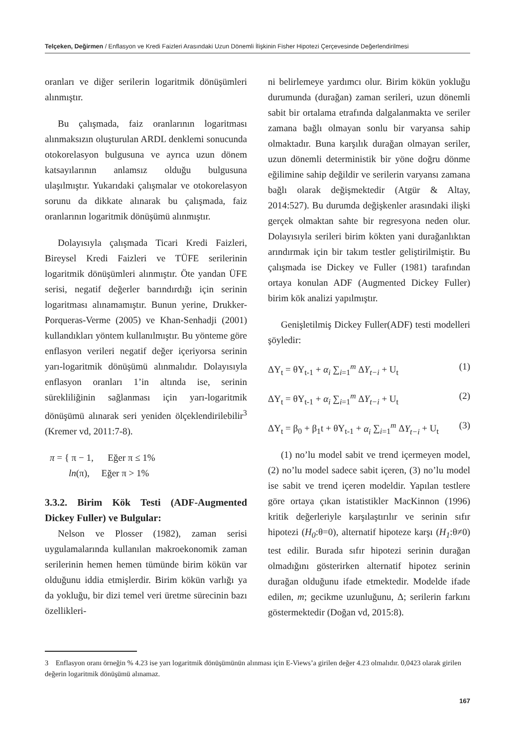Telçeken, Değirmen / Enflasyon ve Kredi Faizleri Arasındaki Uzun Dönemli İlişkinin Fisher Hipotezi Çerçevesinde Değerlendirilmesi
oranları ve diğer serilerin logaritmik dönüşümleri alınmıştır.
Bu çalışmada, faiz oranlarının logaritması alınmaksızın oluşturulan ARDL denklemi sonucunda otokorelasyon bulgusuna ve ayrıca uzun dönem katsayılarının anlamsız olduğu bulgusuna ulaşılmıştır. Yukarıdaki çalışmalar ve otokorelasyon sorunu da dikkate alınarak bu çalışmada, faiz oranlarının logaritmik dönüşümü alınmıştır.
Dolayısıyla çalışmada Ticari Kredi Faizleri, Bireysel Kredi Faizleri ve TÜFE serilerinin logaritmik dönüşümleri alınmıştır. Öte yandan ÜFE serisi, negatif değerler barındırdığı için serinin logaritması alınamamıştır. Bunun yerine, Drukker-Porqueras-Verme (2005) ve Khan-Senhadji (2001) kullandıkları yöntem kullanılmıştır. Bu yönteme göre enflasyon verileri negatif değer içeriyorsa serinin yarı-logaritmik dönüşümü alınmalıdır. Dolayısıyla enflasyon oranları 1’in altında ise, serinin sürekliliğinin sağlanması için yarı-logaritmik dönüşümü alınarak seri yeniden ölçeklendirilebilir<sup>3</sup> (Kremer vd, 2011:7-8).
π = { π − 1, Eğer π ≤ 1%
ln(π), Eğer π > 1%
3.3.2. Birim Kök Testi (ADF-Augmented Dickey Fuller) ve Bulgular:
Nelson ve Plosser (1982), zaman serisi uygulamalarında kullanılan makroekonomik zaman serilerinin hemen hemen tümünde birim kökün var olduğunu iddia etmişlerdir. Birim kökün varlığı ya da yokluğu, bir dizi temel veri üretme sürecinin bazı özellikleri-
ni belirlemeye yardımcı olur. Birim kökün yokluğu durumunda (durağan) zaman serileri, uzun dönemli sabit bir ortalama etrafında dalgalanmakta ve seriler zamana bağlı olmayan sonlu bir varyansa sahip olmaktadır. Buna karşılık durağan olmayan seriler, uzun dönemli deterministik bir yöne doğru dönme eğilimine sahip değildir ve serilerin varyansı zamana bağlı olarak değişmektedir (Atgür & Altay, 2014:527). Bu durumda değişkenler arasındaki ilişki gerçek olmaktan sahte bir regresyona neden olur. Dolayısıyla serileri birim kökten yani durağanlıktan arındırmak için bir takım testler geliştirilmiştir. Bu çalışmada ise Dickey ve Fuller (1981) tarafından ortaya konulan ADF (Augmented Dickey Fuller) birim kök analizi yapılmıştır.
Genişletilmiş Dickey Fuller(ADF) testi modelleri şöyledir:
ΔY<sub>t</sub> = θY<sub>t-1</sub> + α<sub>i</sub> ∑<sub>i=1</sub><sup>m</sup> ΔY<sub>t−i</sub> + U<sub>t</sub> (1)
ΔY<sub>t</sub> = θY<sub>t-1</sub> + α<sub>i</sub> ∑<sub>i=1</sub><sup>m</sup> ΔY<sub>t−i</sub> + U<sub>t</sub> (2)
ΔY<sub>t</sub> = β<sub>0</sub> + β<sub>1</sub>t + θY<sub>t-1</sub> + α<sub>i</sub> ∑<sub>i=1</sub><sup>m</sup> ΔY<sub>t−i</sub> + U<sub>t</sub> (3)
(1) no’lu model sabit ve trend içermeyen model, (2) no’lu model sadece sabit içeren, (3) no’lu model ise sabit ve trend içeren modeldir. Yapılan testlere göre ortaya çıkan istatistikler MacKinnon (1996) kritik değerleriyle karşılaştırılır ve serinin sıfır hipotezi (H<sub>0</sub>:θ=0), alternatif hipoteze karşı (H<sub>1</sub>:θ≠0) test edilir. Burada sıfır hipotezi serinin durağan olmadığını gösterirken alternatif hipotez serinin durağan olduğunu ifade etmektedir. Modelde ifade edilen, m; gecikme uzunluğunu, Δ; serilerin farkını göstermektedir (Doğan vd, 2015:8).
3 Enflasyon oranı örneğin % 4.23 ise yarı logaritmik dönüşümünün alınması için E-Views’a girilen değer 4.23 olmalıdır. 0,0423 olarak girilen değerin logaritmik dönüşümü alınamaz.
167